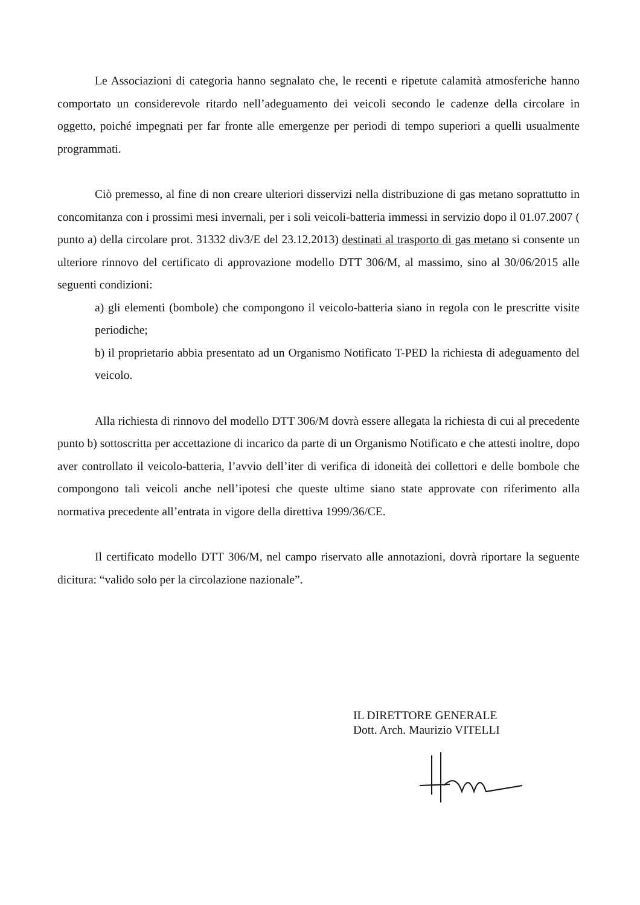Le Associazioni di categoria hanno segnalato che, le recenti e ripetute calamità atmosferiche hanno comportato un considerevole ritardo nell’adeguamento dei veicoli secondo le cadenze della circolare in oggetto, poiché impegnati per far fronte alle emergenze per periodi di tempo superiori a quelli usualmente programmati.
Ciò premesso, al fine di non creare ulteriori disservizi nella distribuzione di gas metano soprattutto in concomitanza con i prossimi mesi invernali, per i soli veicoli-batteria immessi in servizio dopo il 01.07.2007 ( punto a) della circolare prot. 31332 div3/E del 23.12.2013) destinati al trasporto di gas metano si consente un ulteriore rinnovo del certificato di approvazione modello DTT 306/M, al massimo, sino al 30/06/2015 alle seguenti condizioni:
a) gli elementi (bombole) che compongono il veicolo-batteria siano in regola con le prescritte visite periodiche;
b) il proprietario abbia presentato ad un Organismo Notificato T-PED la richiesta di adeguamento del veicolo.
Alla richiesta di rinnovo del modello DTT 306/M dovrà essere allegata la richiesta di cui al precedente punto b) sottoscritta per accettazione di incarico da parte di un Organismo Notificato e che attesti inoltre, dopo aver controllato il veicolo-batteria, l’avvio dell’iter di verifica di idoneità dei collettori e delle bombole che compongono tali veicoli anche nell’ipotesi che queste ultime siano state approvate con riferimento alla normativa precedente all’entrata in vigore della direttiva 1999/36/CE.
Il certificato modello DTT 306/M, nel campo riservato alle annotazioni, dovrà riportare la seguente dicitura: “valido solo per la circolazione nazionale”.
IL DIRETTORE GENERALE
Dott. Arch. Maurizio VITELLI